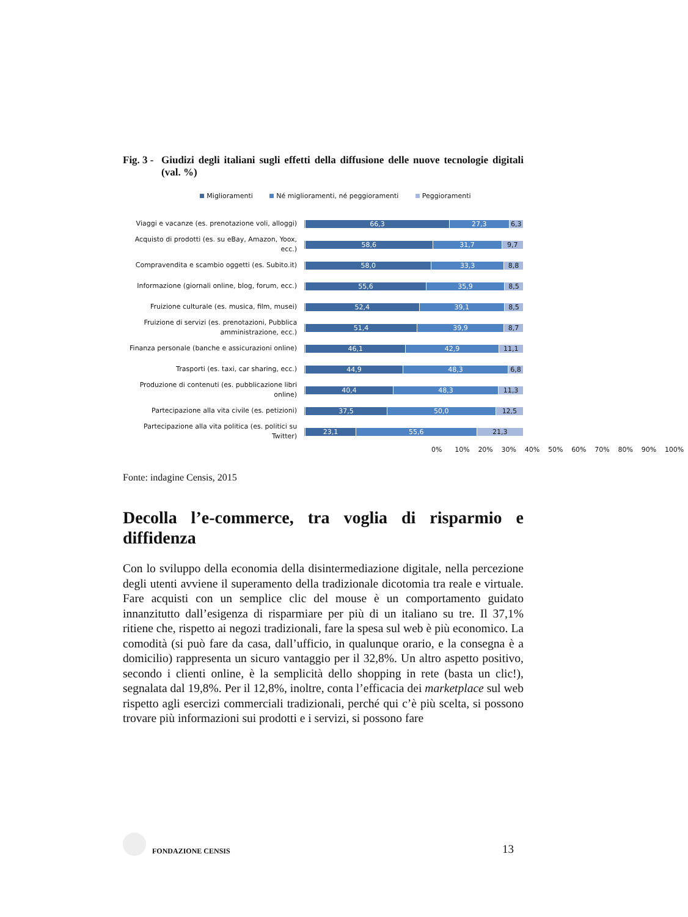Fig. 3 - Giudizi degli italiani sugli effetti della diffusione delle nuove tecnologie digitali (val. %)
Miglioramenti Né miglioramenti, né peggioramenti Peggioramenti
Viaggi e vacanze (es. prenotazione voli, alloggi)
66,3 27,3 6,3
Acquisto di prodotti (es. su eBay, Amazon, Yoox, ecc.)
58,6 31,7 9,7
Compravendita e scambio oggetti (es. Subito.it)
58,0 33,3 8,8
Informazione (giornali online, blog, forum, ecc.)
55,6 35,9 8,5
Fruizione culturale (es. musica, film, musei)
52,4 39,1 8,5
Fruizione di servizi (es. prenotazioni, Pubblica amministrazione, ecc.)
51,4 39,9 8,7
Finanza personale (banche e assicurazioni online)
46,1 42,9 11,1
Trasporti (es. taxi, car sharing, ecc.)
44,9 48,3 6,8
Produzione di contenuti (es. pubblicazione libri online)
40,4 48,3 11,3
Partecipazione alla vita civile (es. petizioni)
37,5 50,0 12,5
Partecipazione alla vita politica (es. politici su Twitter)
23,1 55,6 21,3
0% 10% 20% 30% 40% 50% 60% 70% 80% 90% 100%
Fonte: indagine Censis, 2015
Decolla l’e-commerce, tra voglia di risparmio e diffidenza
Con lo sviluppo della economia della disintermediazione digitale, nella percezione degli utenti avviene il superamento della tradizionale dicotomia tra reale e virtuale. Fare acquisti con un semplice clic del mouse è un comportamento guidato innanzitutto dall’esigenza di risparmiare per più di un italiano su tre. Il 37,1% ritiene che, rispetto ai negozi tradizionali, fare la spesa sul web è più economico. La comodità (si può fare da casa, dall’ufficio, in qualunque orario, e la consegna è a domicilio) rappresenta un sicuro vantaggio per il 32,8%. Un altro aspetto positivo, secondo i clienti online, è la semplicità dello shopping in rete (basta un clic!), segnalata dal 19,8%. Per il 12,8%, inoltre, conta l’efficacia dei marketplace sul web rispetto agli esercizi commerciali tradizionali, perché qui c’è più scelta, si possono trovare più informazioni sui prodotti e i servizi, si possono fare
FONDAZIONE CENSIS
13